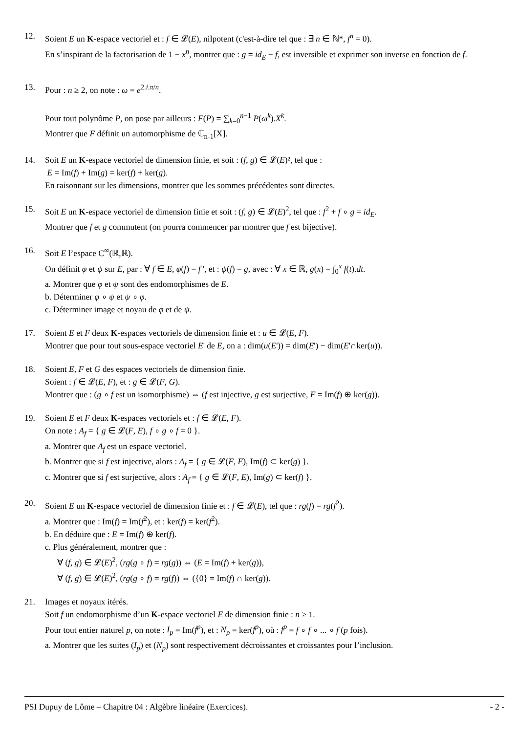12. Soient E un K-espace vectoriel et : f ∈ 𝓛(E), nilpotent (c'est-à-dire tel que : ∃ n ∈ ℕ*, f<sup>n</sup> = 0).
En s’inspirant de la factorisation de 1 − x<sup>n</sup>, montrer que : g = id<sub>E</sub> − f, est inversible et exprimer son inverse en fonction de f.
13. Pour : n ≥ 2, on note : ω = e<sup>2.i.π/n</sup>.
Pour tout polynôme P, on pose par ailleurs : F(P) = ∑<sub>k=0</sub><sup>n−1</sup> P(ω<sup>k</sup>).X<sup>k</sup>.
Montrer que F définit un automorphisme de ℂ<sub>n-1</sub>[X].
14. Soit E un K-espace vectoriel de dimension finie, et soit : (f, g) ∈ 𝓛(E)², tel que :
E = Im(f) + Im(g) = ker(f) + ker(g).
En raisonnant sur les dimensions, montrer que les sommes précédentes sont directes.
15. Soit E un K-espace vectoriel de dimension finie et soit : (f, g) ∈ 𝓛(E)<sup>2</sup>, tel que : f<sup>2</sup> + f ∘ g = id<sub>E</sub>.
Montrer que f et g commutent (on pourra commencer par montrer que f est bijective).
16. Soit E l’espace C<sup>∞</sup>(ℝ,ℝ).
On définit φ et ψ sur E, par : ∀ f ∈ E, φ(f) = f ', et : ψ(f) = g, avec : ∀ x ∈ ℝ, g(x) = ∫<sub>0</sub><sup>x</sup> f(t).dt.
a. Montrer que φ et ψ sont des endomorphismes de E.
b. Déterminer φ ∘ ψ et ψ ∘ φ.
c. Déterminer image et noyau de φ et de ψ.
17. Soient E et F deux K-espaces vectoriels de dimension finie et : u ∈ 𝓛(E, F).
Montrer que pour tout sous-espace vectoriel E' de E, on a : dim(u(E')) = dim(E') − dim(E'∩ker(u)).
18. Soient E, F et G des espaces vectoriels de dimension finie.
Soient : f ∈ 𝓛(E, F), et : g ∈ 𝓛(F, G).
Montrer que : (g ∘ f est un isomorphisme) ⇔ (f est injective, g est surjective, F = Im(f) ⊕ ker(g)).
19. Soient E et F deux K-espaces vectoriels et : f ∈ 𝓛(E, F).
On note : A<sub>f</sub> = { g ∈ 𝓛(F, E), f ∘ g ∘ f = 0 }.
a. Montrer que A<sub>f</sub> est un espace vectoriel.
b. Montrer que si f est injective, alors : A<sub>f</sub> = { g ∈ 𝓛(F, E), Im(f) ⊂ ker(g) }.
c. Montrer que si f est surjective, alors : A<sub>f</sub> = { g ∈ 𝓛(F, E), Im(g) ⊂ ker(f) }.
20. Soient E un K-espace vectoriel de dimension finie et : f ∈ 𝓛(E), tel que : rg(f) = rg(f<sup>2</sup>).
a. Montrer que : Im(f) = Im(f<sup>2</sup>), et : ker(f) = ker(f<sup>2</sup>).
b. En déduire que : E = Im(f) ⊕ ker(f).
c. Plus généralement, montrer que :
∀ (f, g) ∈ 𝓛(E)<sup>2</sup>, (rg(g ∘ f) = rg(g)) ⇔ (E = Im(f) + ker(g)),
∀ (f, g) ∈ 𝓛(E)<sup>2</sup>, (rg(g ∘ f) = rg(f)) ⇔ ({0} = Im(f) ∩ ker(g)).
21. Images et noyaux itérés.
Soit f un endomorphisme d’un K-espace vectoriel E de dimension finie : n ≥ 1.
Pour tout entier naturel p, on note : I<sub>p</sub> = Im(f<sup>p</sup>), et : N<sub>p</sub> = ker(f<sup>p</sup>), où : f<sup>p</sup> = f ∘ f ∘ ... ∘ f (p fois).
a. Montrer que les suites (I<sub>p</sub>) et (N<sub>p</sub>) sont respectivement décroissantes et croissantes pour l’inclusion.
PSI Dupuy de Lôme – Chapitre 04 : Algèbre linéaire (Exercices). - 2 -